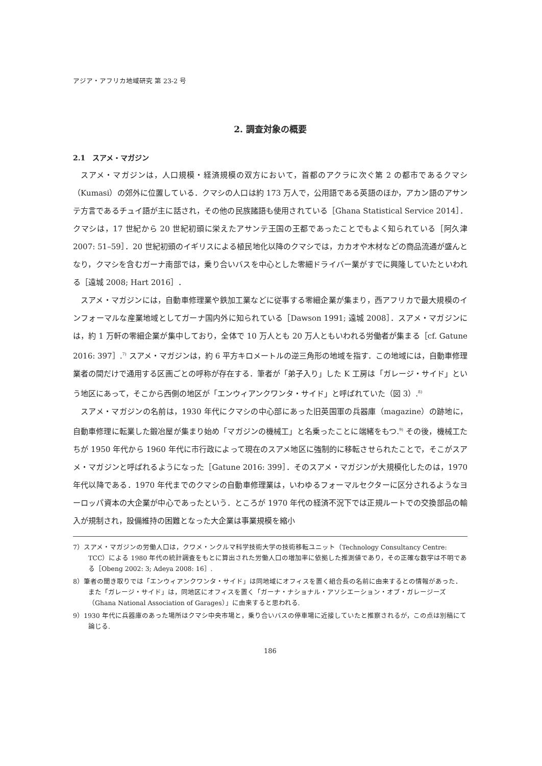アジア・アフリカ地域研究 第 23-2 号
2. 調査対象の概要
2.1　スアメ・マガジン
スアメ・マガジンは，人口規模・経済規模の双方において，首都のアクラに次ぐ第 2 の都市であるクマシ（Kumasi）の郊外に位置している．クマシの人口は約 173 万人で，公用語である英語のほか，アカン語のアサンテ方言であるチュイ語が主に話され，その他の民族諸語も使用されている［Ghana Statistical Service 2014］．クマシは，17 世紀から 20 世紀初頭に栄えたアサンテ王国の王都であったことでもよく知られている［阿久津 2007: 51–59］．20 世紀初頭のイギリスによる植民地化以降のクマシでは，カカオや木材などの商品流通が盛んとなり，クマシを含むガーナ南部では，乗り合いバスを中心とした零細ドライバー業がすでに興隆していたといわれる［遠城 2008; Hart 2016］．
スアメ・マガジンには，自動車修理業や鉄加工業などに従事する零細企業が集まり，西アフリカで最大規模のインフォーマルな産業地域としてガーナ国内外に知られている［Dawson 1991; 遠城 2008］．スアメ・マガジンには，約 1 万軒の零細企業が集中しており，全体で 10 万人とも 20 万人ともいわれる労働者が集まる［cf. Gatune 2016: 397］.<sup>7)</sup> スアメ・マガジンは，約 6 平方キロメートルの逆三角形の地域を指す．この地域には，自動車修理業者の間だけで通用する区画ごとの呼称が存在する．筆者が「弟子入り」した K 工房は「ガレージ・サイド」という地区にあって，そこから西側の地区が「エンウィアンクワンタ・サイド」と呼ばれていた（図 3）.<sup>8)</sup>
スアメ・マガジンの名前は，1930 年代にクマシの中心部にあった旧英国軍の兵器庫（magazine）の跡地に，自動車修理に転業した鍛冶屋が集まり始め「マガジンの機械工」と名乗ったことに端緒をもつ.<sup>9)</sup> その後，機械工たちが 1950 年代から 1960 年代に市行政によって現在のスアメ地区に強制的に移転させられたことで，そこがスアメ・マガジンと呼ばれるようになった［Gatune 2016: 399］．そのスアメ・マガジンが大規模化したのは，1970 年代以降である．1970 年代までのクマシの自動車修理業は，いわゆるフォーマルセクターに区分されるようなヨーロッパ資本の大企業が中心であったという．ところが 1970 年代の経済不況下では正規ルートでの交換部品の輸入が規制され，設備維持の困難となった大企業は事業規模を縮小
7）スアメ・マガジンの労働人口は，クワメ・ンクルマ科学技術大学の技術移転ユニット（Technology Consultancy Centre: TCC）による 1980 年代の統計調査をもとに算出された労働人口の増加率に依拠した推測値であり，その正確な数字は不明である［Obeng 2002: 3; Adeya 2008: 16］.
8）筆者の聞き取りでは「エンウィアンクワンタ・サイド」は同地域にオフィスを置く組合長の名前に由来するとの情報があった．また「ガレージ・サイド」は，同地区にオフィスを置く「ガーナ・ナショナル・アソシエーション・オブ・ガレージーズ（Ghana National Association of Garages）」に由来すると思われる.
9）1930 年代に兵器庫のあった場所はクマシ中央市場と，乗り合いバスの停車場に近接していたと推察されるが，この点は別稿にて論じる.
186